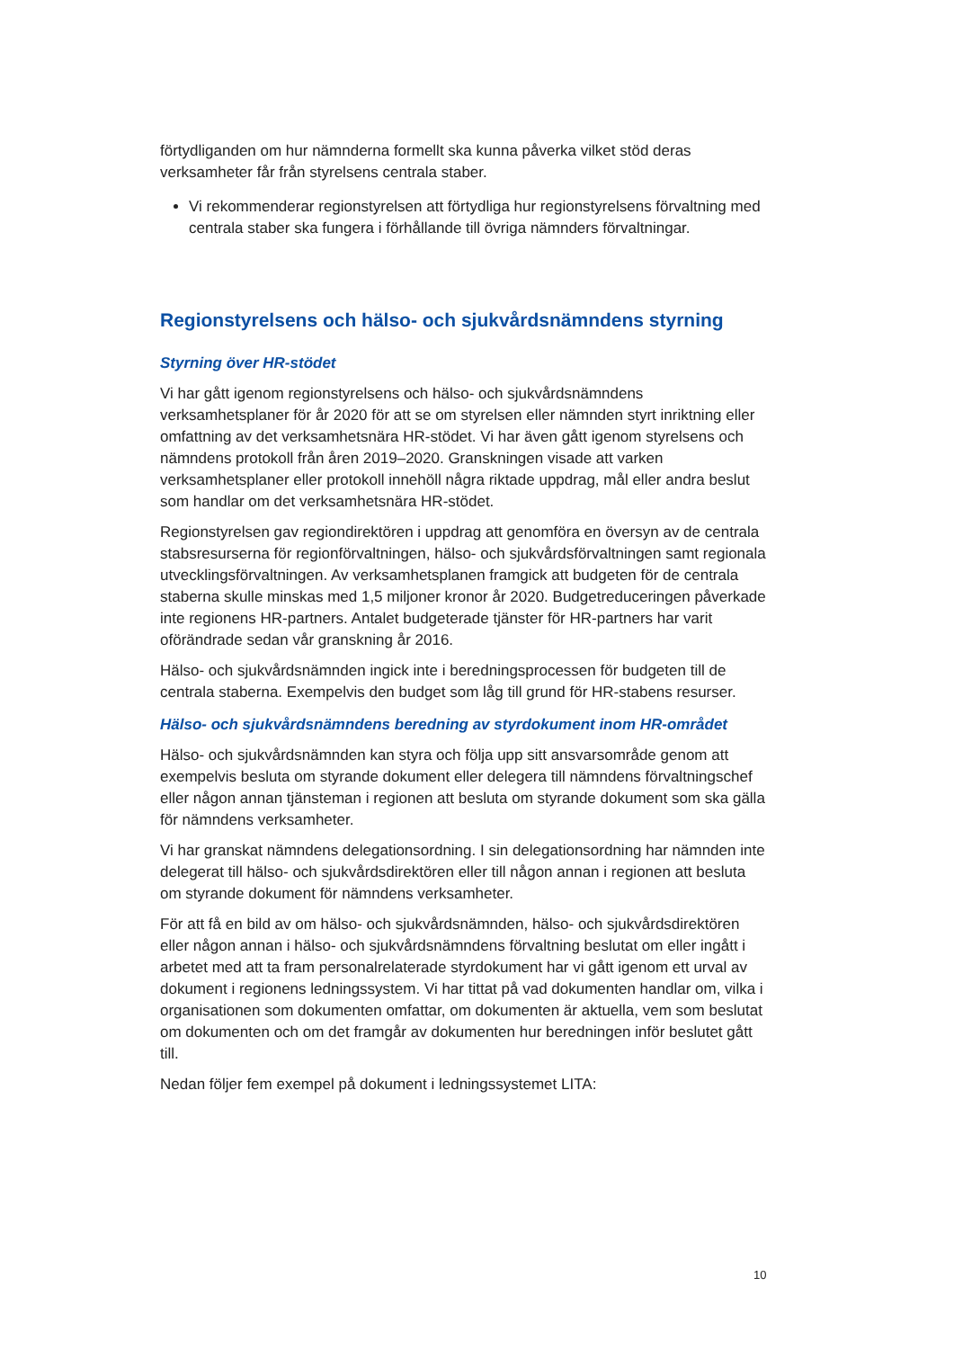förtydliganden om hur nämnderna formellt ska kunna påverka vilket stöd deras verksamheter får från styrelsens centrala staber.
Vi rekommenderar regionstyrelsen att förtydliga hur regionstyrelsens förvaltning med centrala staber ska fungera i förhållande till övriga nämnders förvaltningar.
Regionstyrelsens och hälso- och sjukvårdsnämndens styrning
Styrning över HR-stödet
Vi har gått igenom regionstyrelsens och hälso- och sjukvårdsnämndens verksamhetsplaner för år 2020 för att se om styrelsen eller nämnden styrt inriktning eller omfattning av det verksamhetsnära HR-stödet. Vi har även gått igenom styrelsens och nämndens protokoll från åren 2019–2020. Granskningen visade att varken verksamhetsplaner eller protokoll innehöll några riktade uppdrag, mål eller andra beslut som handlar om det verksamhetsnära HR-stödet.
Regionstyrelsen gav regiondirektören i uppdrag att genomföra en översyn av de centrala stabsresurserna för regionförvaltningen, hälso- och sjukvårdsförvaltningen samt regionala utvecklingsförvaltningen. Av verksamhetsplanen framgick att budgeten för de centrala staberna skulle minskas med 1,5 miljoner kronor år 2020. Budgetreduceringen påverkade inte regionens HR-partners. Antalet budgeterade tjänster för HR-partners har varit oförändrade sedan vår granskning år 2016.
Hälso- och sjukvårdsnämnden ingick inte i beredningsprocessen för budgeten till de centrala staberna. Exempelvis den budget som låg till grund för HR-stabens resurser.
Hälso- och sjukvårdsnämndens beredning av styrdokument inom HR-området
Hälso- och sjukvårdsnämnden kan styra och följa upp sitt ansvarsområde genom att exempelvis besluta om styrande dokument eller delegera till nämndens förvaltningschef eller någon annan tjänsteman i regionen att besluta om styrande dokument som ska gälla för nämndens verksamheter.
Vi har granskat nämndens delegationsordning. I sin delegationsordning har nämnden inte delegerat till hälso- och sjukvårdsdirektören eller till någon annan i regionen att besluta om styrande dokument för nämndens verksamheter.
För att få en bild av om hälso- och sjukvårdsnämnden, hälso- och sjukvårdsdirektören eller någon annan i hälso- och sjukvårdsnämndens förvaltning beslutat om eller ingått i arbetet med att ta fram personalrelaterade styrdokument har vi gått igenom ett urval av dokument i regionens ledningssystem. Vi har tittat på vad dokumenten handlar om, vilka i organisationen som dokumenten omfattar, om dokumenten är aktuella, vem som beslutat om dokumenten och om det framgår av dokumenten hur beredningen inför beslutet gått till.
Nedan följer fem exempel på dokument i ledningssystemet LITA:
10